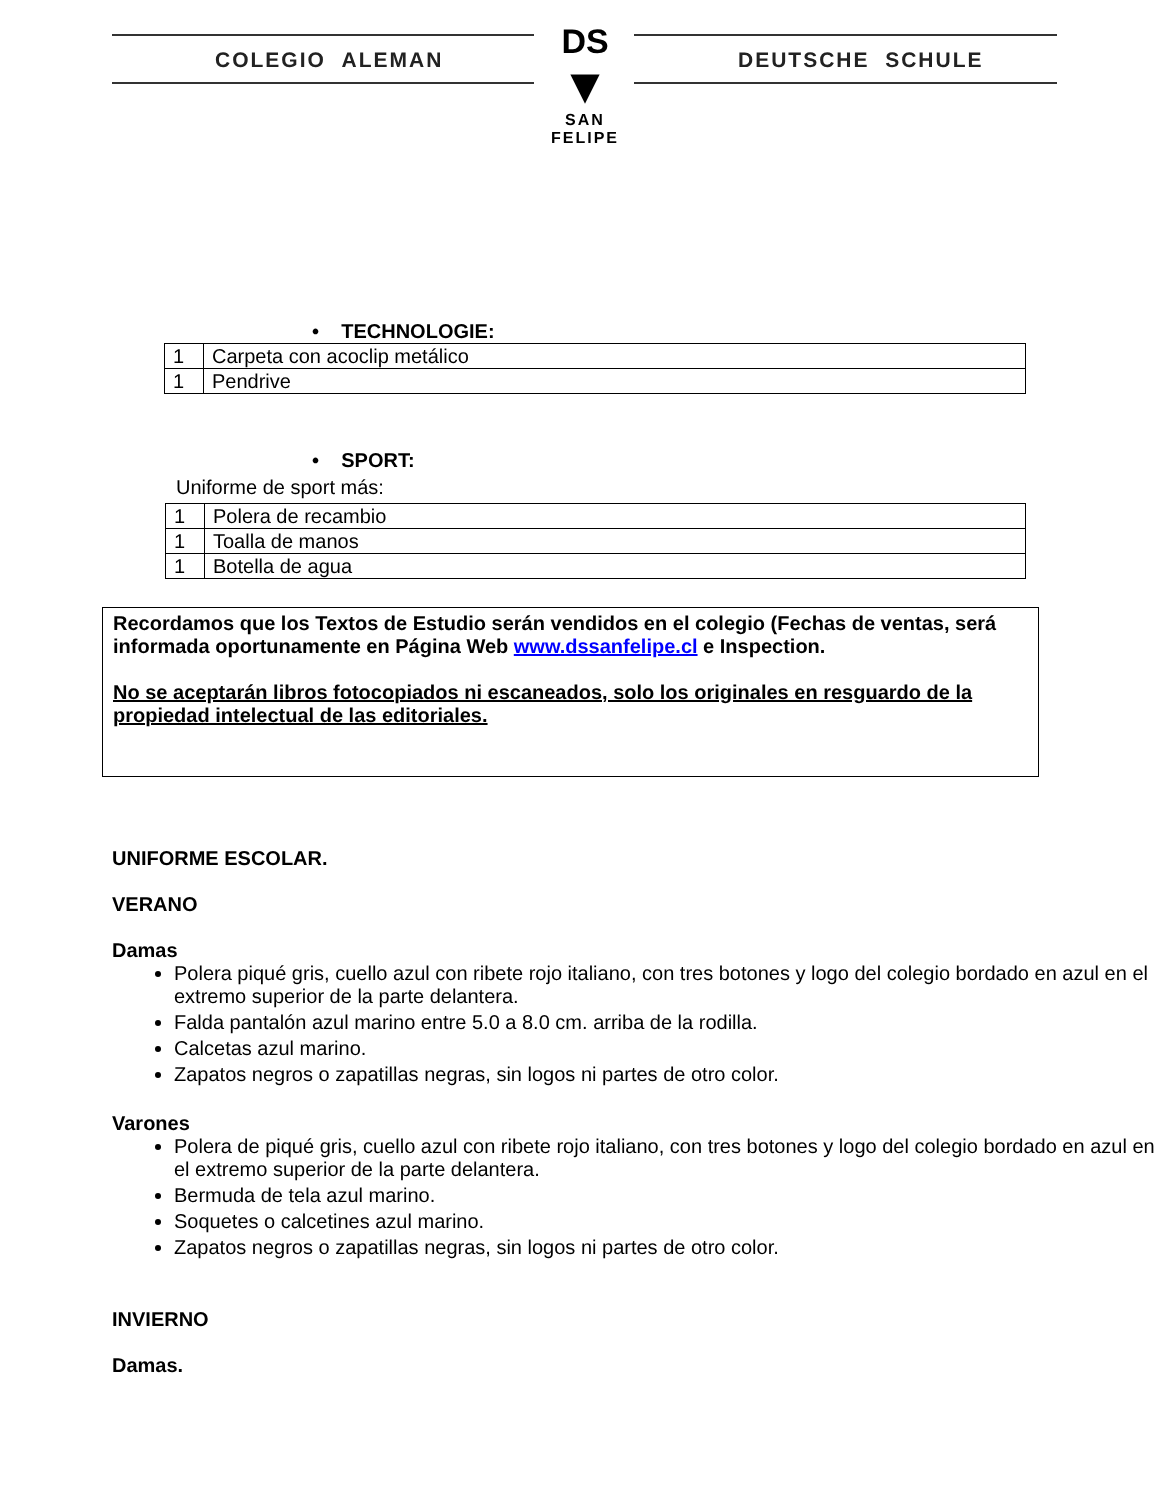COLEGIO ALEMAN DEUTSCHE SCHULE
DS
▼
SAN FELIPE
• TECHNOLOGIE:
| 1 | Carpeta con acoclip metálico |
| 1 | Pendrive |
• SPORT:
Uniforme de sport más:
| 1 | Polera de recambio |
| 1 | Toalla de manos |
| 1 | Botella de agua |
Recordamos que los Textos de Estudio serán vendidos en el colegio (Fechas de ventas, será informada oportunamente en Página Web www.dssanfelipe.cl e Inspection.
No se aceptarán libros fotocopiados ni escaneados, solo los originales en resguardo de la propiedad intelectual de las editoriales.
UNIFORME ESCOLAR.
VERANO
Damas
Polera piqué gris, cuello azul con ribete rojo italiano, con tres botones y logo del colegio bordado en azul en el extremo superior de la parte delantera.
Falda pantalón azul marino entre 5.0 a 8.0 cm. arriba de la rodilla.
Calcetas azul marino.
Zapatos negros o zapatillas negras, sin logos ni partes de otro color.
Varones
Polera de piqué gris, cuello azul con ribete rojo italiano, con tres botones y logo del colegio bordado en azul en el extremo superior de la parte delantera.
Bermuda de tela azul marino.
Soquetes o calcetines azul marino.
Zapatos negros o zapatillas negras, sin logos ni partes de otro color.
INVIERNO
Damas.